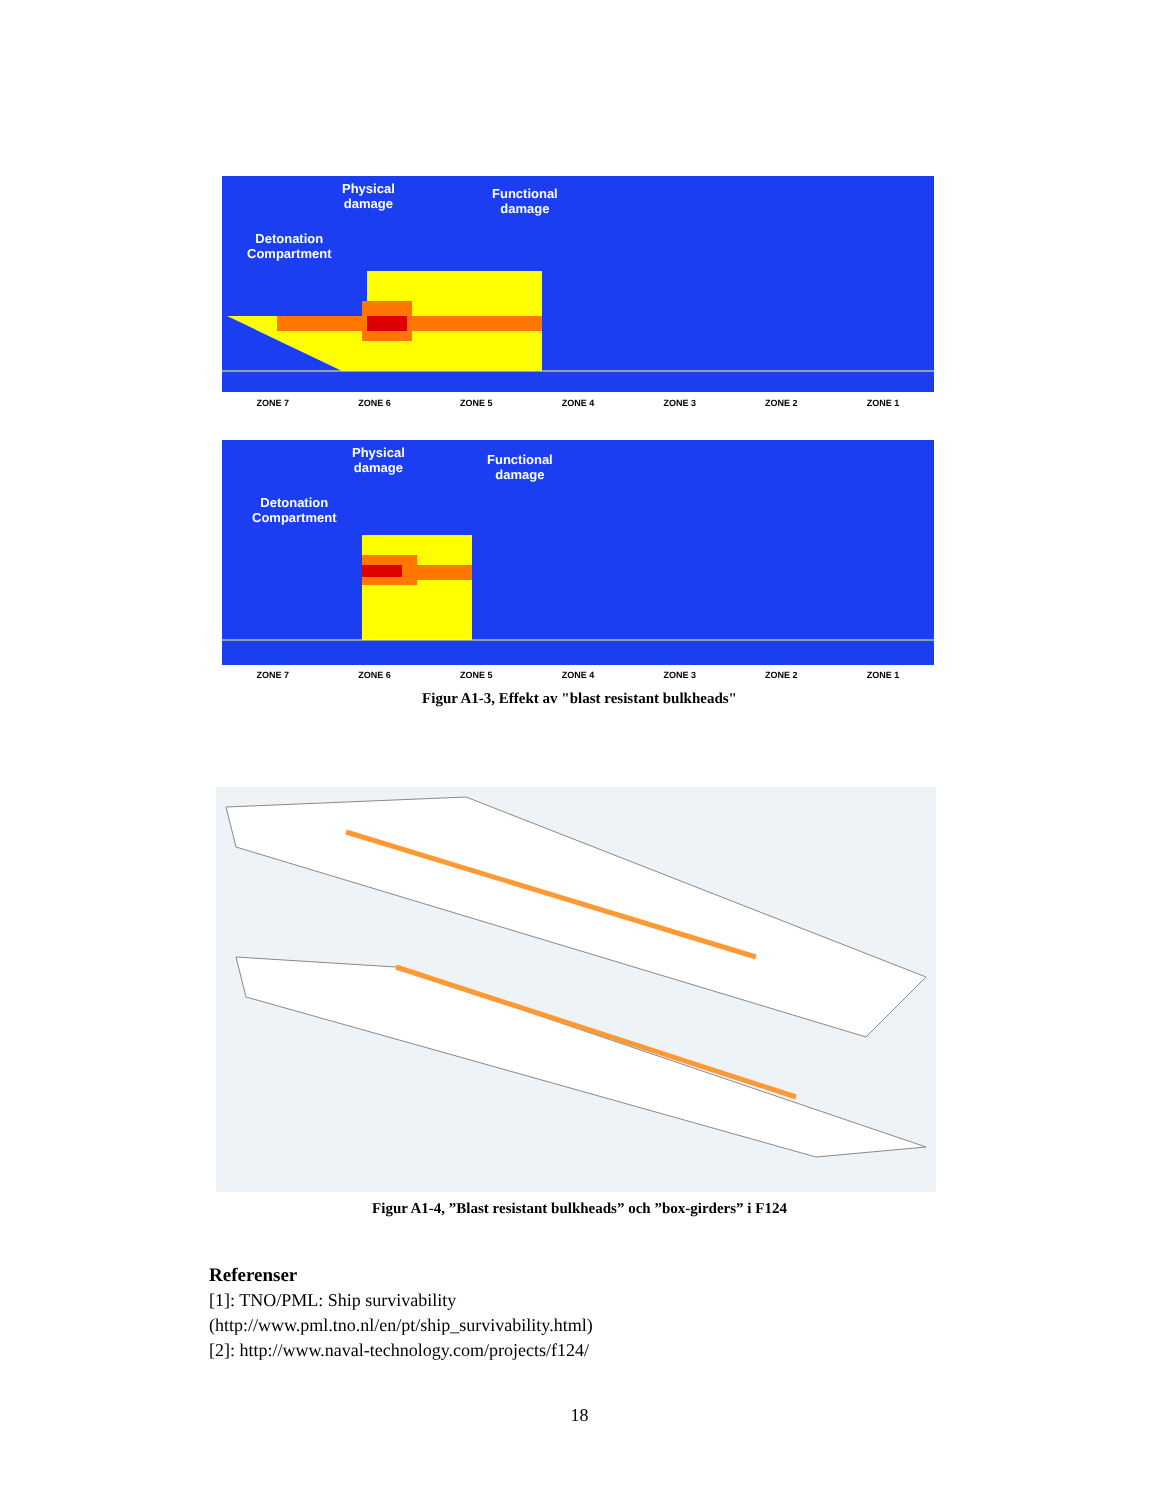Physical
damage
Functional
damage
Detonation
Compartment
ZONE 7 ZONE 6 ZONE 5 ZONE 4 ZONE 3 ZONE 2 ZONE 1
Physical
damage
Functional
damage
Detonation
Compartment
ZONE 7 ZONE 6 ZONE 5 ZONE 4 ZONE 3 ZONE 2 ZONE 1
Figur A1-3, Effekt av "blast resistant bulkheads"
Figur A1-4, ”Blast resistant bulkheads” och ”box-girders” i F124
Referenser
[1]: TNO/PML: Ship survivability
(http://www.pml.tno.nl/en/pt/ship_survivability.html)
[2]: http://www.naval-technology.com/projects/f124/
18